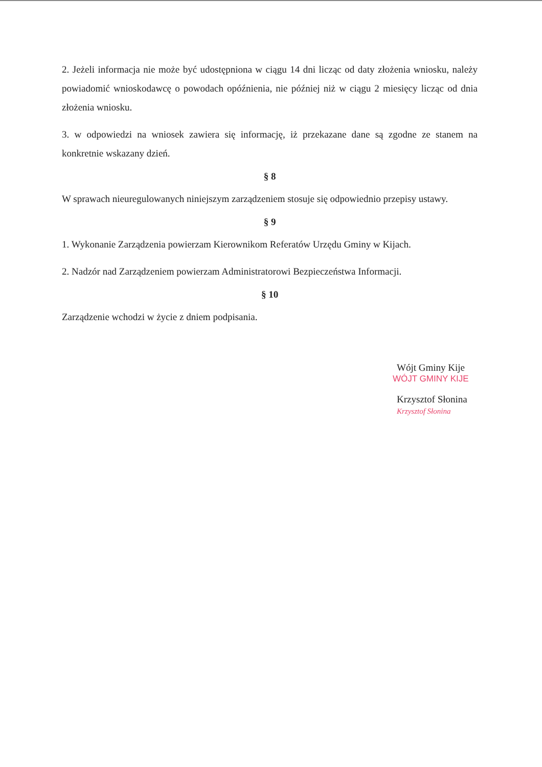2. Jeżeli informacja nie może być udostępniona w ciągu 14 dni licząc od daty złożenia wniosku, należy powiadomić wnioskodawcę o powodach opóźnienia, nie później niż w ciągu 2 miesięcy licząc od dnia złożenia wniosku.
3. w odpowiedzi na wniosek zawiera się informację, iż przekazane dane są zgodne ze stanem na konkretnie wskazany dzień.
§ 8
W sprawach nieuregulowanych niniejszym zarządzeniem stosuje się odpowiednio przepisy ustawy.
§ 9
1. Wykonanie Zarządzenia powierzam Kierownikom Referatów Urzędu Gminy w Kijach.
2. Nadzór nad Zarządzeniem powierzam Administratorowi Bezpieczeństwa Informacji.
§ 10
Zarządzenie wchodzi w życie z dniem podpisania.
Wójt Gminy Kije
WÓJT GMINY KIJE
Krzysztof Słonina Krzysztof Słonina